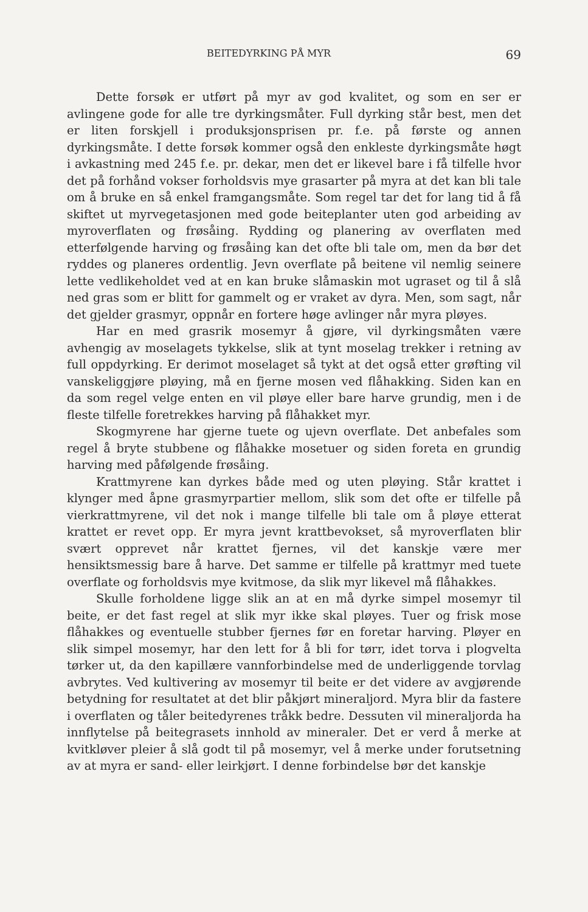BEITEDYRKING PÅ MYR 69
Dette forsøk er utført på myr av god kvalitet, og som en ser er avlingene gode for alle tre dyrkingsmåter. Full dyrking står best, men det er liten forskjell i produksjonsprisen pr. f.e. på første og annen dyrkingsmåte. I dette forsøk kommer også den enkleste dyrkingsmåte høgt i avkastning med 245 f.e. pr. dekar, men det er likevel bare i få tilfelle hvor det på forhånd vokser forholdsvis mye grasarter på myra at det kan bli tale om å bruke en så enkel framgangsmåte. Som regel tar det for lang tid å få skiftet ut myrvegetasjonen med gode beiteplanter uten god arbeiding av myroverflaten og frøsåing. Rydding og planering av overflaten med etterfølgende harving og frøsåing kan det ofte bli tale om, men da bør det ryddes og planeres ordentlig. Jevn overflate på beitene vil nemlig seinere lette vedlikeholdet ved at en kan bruke slåmaskin mot ugraset og til å slå ned gras som er blitt for gammelt og er vraket av dyra. Men, som sagt, når det gjelder grasmyr, oppnår en fortere høge avlinger når myra pløyes.
Har en med grasrik mosemyr å gjøre, vil dyrkingsmåten være avhengig av moselagets tykkelse, slik at tynt moselag trekker i retning av full oppdyrking. Er derimot moselaget så tykt at det også etter grøfting vil vanskeliggjøre pløying, må en fjerne mosen ved flåhakking. Siden kan en da som regel velge enten en vil pløye eller bare harve grundig, men i de fleste tilfelle foretrekkes harving på flåhakket myr.
Skogmyrene har gjerne tuete og ujevn overflate. Det anbefales som regel å bryte stubbene og flåhakke mosetuer og siden foreta en grundig harving med påfølgende frøsåing.
Krattmyrene kan dyrkes både med og uten pløying. Står krattet i klynger med åpne grasmyrpartier mellom, slik som det ofte er tilfelle på vierkrattmyrene, vil det nok i mange tilfelle bli tale om å pløye etterat krattet er revet opp. Er myra jevnt krattbevokset, så myroverflaten blir svært opprevet når krattet fjernes, vil det kanskje være mer hensiktsmessig bare å harve. Det samme er tilfelle på krattmyr med tuete overflate og forholdsvis mye kvitmose, da slik myr likevel må flåhakkes.
Skulle forholdene ligge slik an at en må dyrke simpel mosemyr til beite, er det fast regel at slik myr ikke skal pløyes. Tuer og frisk mose flåhakkes og eventuelle stubber fjernes før en foretar harving. Pløyer en slik simpel mosemyr, har den lett for å bli for tørr, idet torva i plogvelta tørker ut, da den kapillære vannforbindelse med de underliggende torvlag avbrytes. Ved kultivering av mosemyr til beite er det videre av avgjørende betydning for resultatet at det blir påkjørt mineraljord. Myra blir da fastere i overflaten og tåler beitedyrenes tråkk bedre. Dessuten vil mineraljorda ha innflytelse på beitegrasets innhold av mineraler. Det er verd å merke at kvitkløver pleier å slå godt til på mosemyr, vel å merke under forutsetning av at myra er sand- eller leirkjørt. I denne forbindelse bør det kanskje